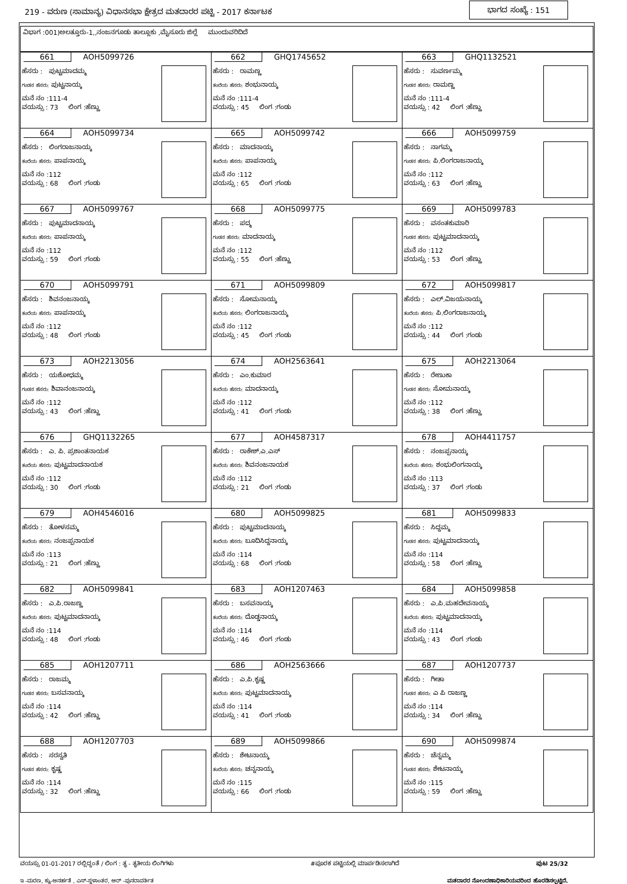219 - ವರುಣ (ಸಾಮಾನ್ಯ) ವಿಧಾನಸಭಾ ಕ್ಷೇತ್ರದ ಮತದಾರರ ಪಟ್ಟಿ - 2017 ಕರ್ನಾಟಕ ಭಾಗದ ಸಂಖ್ಯೆ : 151
ವಿಭಾಗ :001)ಅಲತ್ತೂರು-1,,ನಂಜನಗೂಡು ತಾಲ್ಲೂಕು ,ಮೈಸೂರು ಜಿಲ್ಲೆ ಮುಂದುವರಿದಿದೆ
| 661 AOH5099726 ಹೆಸರು : ಪುಟ್ಟಮಾದಮ್ಮ ಗಂಡನ ಹೆಸರು: ಪುಟ್ಟನಾಯ್ಕ ಮನೆ ನಂ :111-4 ವಯಸ್ಸು : 73 ಲಿಂಗ :ಹೆಣ್ಣು | 662 GHQ1745652 ಹೆಸರು : ರಾಮಣ್ಣ ತಂದೆಯ ಹೆಸರು: ಶಂಭುನಾಯ್ಕ ಮನೆ ನಂ :111-4 ವಯಸ್ಸು : 45 ಲಿಂಗ :ಗಂಡು | 663 GHQ1132521 ಹೆಸರು : ಸುವರ್ಣಮ್ಮ ಗಂಡನ ಹೆಸರು: ರಾಮಣ್ಣ ಮನೆ ನಂ :111-4 ವಯಸ್ಸು : 42 ಲಿಂಗ :ಹೆಣ್ಣು |
| 664 AOH5099734 ಹೆಸರು : ಲಿಂಗರಾಜನಾಯ್ಕ ತಂದೆಯ ಹೆಸರು: ಪಾಪನಾಯ್ಕ ಮನೆ ನಂ :112 ವಯಸ್ಸು : 68 ಲಿಂಗ :ಗಂಡು | 665 AOH5099742 ಹೆಸರು : ಮಾದನಾಯ್ಕ ತಂದೆಯ ಹೆಸರು: ಪಾಪನಾಯ್ಕ ಮನೆ ನಂ :112 ವಯಸ್ಸು : 65 ಲಿಂಗ :ಗಂಡು | 666 AOH5099759 ಹೆಸರು : ನಾಗಮ್ಮ ಗಂಡನ ಹೆಸರು: ಪಿ.ಲಿಂಗರಾಜನಾಯ್ಕ ಮನೆ ನಂ :112 ವಯಸ್ಸು : 63 ಲಿಂಗ :ಹೆಣ್ಣು |
| 667 AOH5099767 ಹೆಸರು : ಪುಟ್ಟಮಾದನಾಯ್ಕ ತಂದೆಯ ಹೆಸರು: ಪಾಪನಾಯ್ಕ ಮನೆ ನಂ :112 ವಯಸ್ಸು : 59 ಲಿಂಗ :ಗಂಡು | 668 AOH5099775 ಹೆಸರು : ಪದ್ಮ ಗಂಡನ ಹೆಸರು: ಮಾದನಾಯ್ಕ ಮನೆ ನಂ :112 ವಯಸ್ಸು : 55 ಲಿಂಗ :ಹೆಣ್ಣು | 669 AOH5099783 ಹೆಸರು : ವಸಂತಕುಮಾರಿ ಗಂಡನ ಹೆಸರು: ಪುಟ್ಟಮಾದನಾಯ್ಕ ಮನೆ ನಂ :112 ವಯಸ್ಸು : 53 ಲಿಂಗ :ಹೆಣ್ಣು |
| 670 AOH5099791 ಹೆಸರು : ಶಿವನಂಜನಾಯ್ಕ ತಂದೆಯ ಹೆಸರು: ಪಾಪನಾಯ್ಕ ಮನೆ ನಂ :112 ವಯಸ್ಸು : 48 ಲಿಂಗ :ಗಂಡು | 671 AOH5099809 ಹೆಸರು : ಸೋಮನಾಯ್ಕ ತಂದೆಯ ಹೆಸರು: ಲಿಂಗರಾಜನಾಯ್ಕ ಮನೆ ನಂ :112 ವಯಸ್ಸು : 45 ಲಿಂಗ :ಗಂಡು | 672 AOH5099817 ಹೆಸರು : ಎಲ್.ವಿಜಯನಾಯ್ಕ ತಂದೆಯ ಹೆಸರು: ಪಿ.ಲಿಂಗರಾಜನಾಯ್ಕ ಮನೆ ನಂ :112 ವಯಸ್ಸು : 44 ಲಿಂಗ :ಗಂಡು |
| 673 AOH2213056 ಹೆಸರು : ಯಶೋಧಮ್ಮ ಗಂಡನ ಹೆಸರು: ಶಿವಾನಂಜನಾಯ್ಕ ಮನೆ ನಂ :112 ವಯಸ್ಸು : 43 ಲಿಂಗ :ಹೆಣ್ಣು | 674 AOH2563641 ಹೆಸರು : ಎಂ.ಕುಮಾರ ತಂದೆಯ ಹೆಸರು: ಮಾದನಾಯ್ಕ ಮನೆ ನಂ :112 ವಯಸ್ಸು : 41 ಲಿಂಗ :ಗಂಡು | 675 AOH2213064 ಹೆಸರು : ರೇಣುಕಾ ಗಂಡನ ಹೆಸರು: ಸೋಮನಾಯ್ಕ ಮನೆ ನಂ :112 ವಯಸ್ಸು : 38 ಲಿಂಗ :ಹೆಣ್ಣು |
| 676 GHQ1132265 ಹೆಸರು : ಎ. ಪಿ. ಪ್ರಶಾಂತನಾಯಕ ತಂದೆಯ ಹೆಸರು: ಪುಟ್ಟಮಾದನಾಯಕ ಮನೆ ನಂ :112 ವಯಸ್ಸು : 30 ಲಿಂಗ :ಗಂಡು | 677 AOH4587317 ಹೆಸರು : ರಾಕೇಶ್.ಎ.ಎಸ್ ತಂದೆಯ ಹೆಸರು: ಶಿವನಂಜನಾಯಕ ಮನೆ ನಂ :112 ವಯಸ್ಸು : 21 ಲಿಂಗ :ಗಂಡು | 678 AOH4411757 ಹೆಸರು : ನಂಜಪ್ಪನಾಯ್ಕ ತಂದೆಯ ಹೆಸರು: ಶಂಭುಲಿಂಗನಾಯ್ಕ ಮನೆ ನಂ :113 ವಯಸ್ಸು : 37 ಲಿಂಗ :ಗಂಡು |
| 679 AOH4546016 ಹೆಸರು : ತೋಳಸಮ್ಮ ತಂದೆಯ ಹೆಸರು: ನಂಜಪ್ಪನಾಯಕ ಮನೆ ನಂ :113 ವಯಸ್ಸು : 21 ಲಿಂಗ :ಹೆಣ್ಣು | 680 AOH5099825 ಹೆಸರು : ಪುಟ್ಟಮಾದನಾಯ್ಕ ತಂದೆಯ ಹೆಸರು: ಬೂದಿಸಿದ್ದನಾಯ್ಕ ಮನೆ ನಂ :114 ವಯಸ್ಸು : 68 ಲಿಂಗ :ಗಂಡು | 681 AOH5099833 ಹೆಸರು : ಸಿದ್ದಮ್ಮ ಗಂಡನ ಹೆಸರು: ಪುಟ್ಟಮಾದನಾಯ್ಕ ಮನೆ ನಂ :114 ವಯಸ್ಸು : 58 ಲಿಂಗ :ಹೆಣ್ಣು |
| 682 AOH5099841 ಹೆಸರು : ಎ.ಪಿ.ರಾಜಣ್ಣ ತಂದೆಯ ಹೆಸರು: ಪುಟ್ಟಮಾದನಾಯ್ಕ ಮನೆ ನಂ :114 ವಯಸ್ಸು : 48 ಲಿಂಗ :ಗಂಡು | 683 AOH1207463 ಹೆಸರು : ಬಸವನಾಯ್ಕ ತಂದೆಯ ಹೆಸರು: ದೊಡ್ಡನಾಯ್ಕ ಮನೆ ನಂ :114 ವಯಸ್ಸು : 46 ಲಿಂಗ :ಗಂಡು | 684 AOH5099858 ಹೆಸರು : ಎ.ಪಿ.ಮಹದೇವನಾಯ್ಕ ತಂದೆಯ ಹೆಸರು: ಪುಟ್ಟಮಾದನಾಯ್ಕ ಮನೆ ನಂ :114 ವಯಸ್ಸು : 43 ಲಿಂಗ :ಗಂಡು |
| 685 AOH1207711 ಹೆಸರು : ರಾಜಮ್ಮ ಗಂಡನ ಹೆಸರು: ಬಸವನಾಯ್ಕ ಮನೆ ನಂ :114 ವಯಸ್ಸು : 42 ಲಿಂಗ :ಹೆಣ್ಣು | 686 AOH2563666 ಹೆಸರು : ಎ.ಪಿ.ಕೃಷ್ಣ ತಂದೆಯ ಹೆಸರು: ಪುಟ್ಟಮಾದನಾಯ್ಕ ಮನೆ ನಂ :114 ವಯಸ್ಸು : 41 ಲಿಂಗ :ಗಂಡು | 687 AOH1207737 ಹೆಸರು : ಗೀತಾ ಗಂಡನ ಹೆಸರು: ಎ ಪಿ ರಾಜಣ್ಣ ಮನೆ ನಂ :114 ವಯಸ್ಸು : 34 ಲಿಂಗ :ಹೆಣ್ಣು |
| 688 AOH1207703 ಹೆಸರು : ಸರಸ್ವತಿ ಗಂಡನ ಹೆಸರು: ಕೃಷ್ಣ ಮನೆ ನಂ :114 ವಯಸ್ಸು : 32 ಲಿಂಗ :ಹೆಣ್ಣು | 689 AOH5099866 ಹೆಸರು : ಶೇಟನಾಯ್ಕ ತಂದೆಯ ಹೆಸರು: ಚನ್ನನಾಯ್ಕ ಮನೆ ನಂ :115 ವಯಸ್ಸು : 66 ಲಿಂಗ :ಗಂಡು | 690 AOH5099874 ಹೆಸರು : ಚೆನ್ನಮ್ಮ ಗಂಡನ ಹೆಸರು: ಶೇಟನಾಯ್ಕ ಮನೆ ನಂ :115 ವಯಸ್ಸು : 59 ಲಿಂಗ :ಹೆಣ್ಣು |
ವಯಸ್ಸು 01-01-2017 ರಲ್ಲಿದ್ದಂತೆ / ಲಿಂಗ : ತೃ - ತೃತೀಯ ಲಿಂಗಿಗಳು #ಪೂರಕ ಪಟ್ಟಿಯಲ್ಲಿ ಮಾರ್ಪಡಿಸಲಾಗಿದೆ ಪುಟ 25/32
ಇ -ಮರಣ, ಕ್ಯು-ಅನರ್ಹತೆ , ಎಸ್-ಸ್ಥಳಾಂತರ, ಆರ್ -ಪುನರಾವರ್ತಿತ ಮತದಾರರ ನೋಂದಣಾಧಿಕಾರಿಯವರಿಂದ ಹೊರಡಿಸಲ್ಪಟ್ಟಿದೆ.